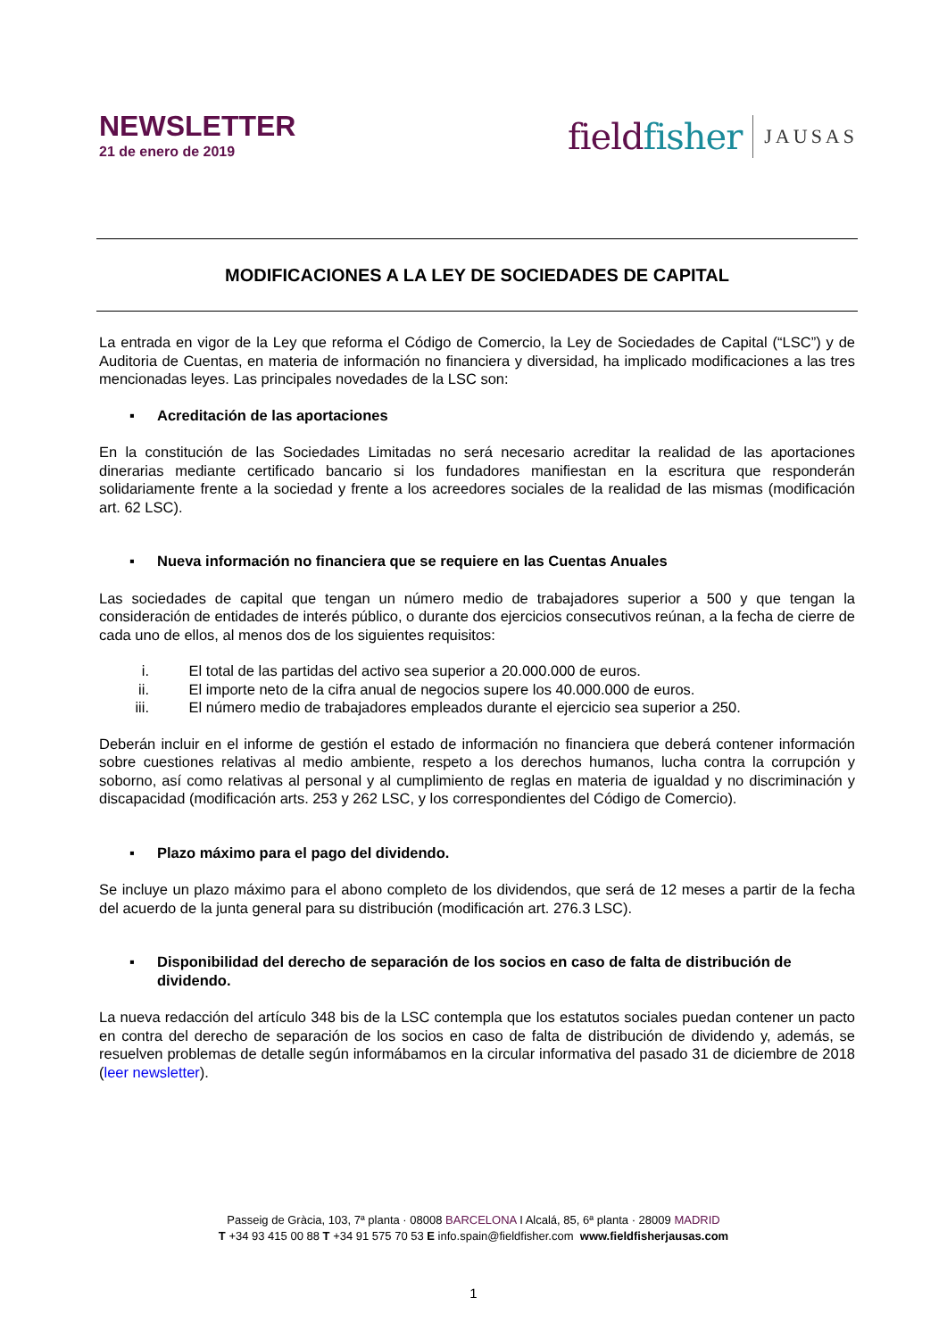NEWSLETTER
21 de enero de 2019
fieldfisher
JAUSAS
MODIFICACIONES A LA LEY DE SOCIEDADES DE CAPITAL
La entrada en vigor de la Ley que reforma el Código de Comercio, la Ley de Sociedades de Capital (“LSC”) y de Auditoria de Cuentas, en materia de información no financiera y diversidad, ha implicado modificaciones a las tres mencionadas leyes. Las principales novedades de la LSC son:
▪ Acreditación de las aportaciones
En la constitución de las Sociedades Limitadas no será necesario acreditar la realidad de las aportaciones dinerarias mediante certificado bancario si los fundadores manifiestan en la escritura que responderán solidariamente frente a la sociedad y frente a los acreedores sociales de la realidad de las mismas (modificación art. 62 LSC).
▪ Nueva información no financiera que se requiere en las Cuentas Anuales
Las sociedades de capital que tengan un número medio de trabajadores superior a 500 y que tengan la consideración de entidades de interés público, o durante dos ejercicios consecutivos reúnan, a la fecha de cierre de cada uno de ellos, al menos dos de los siguientes requisitos:
i. El total de las partidas del activo sea superior a 20.000.000 de euros.
ii. El importe neto de la cifra anual de negocios supere los 40.000.000 de euros.
iii. El número medio de trabajadores empleados durante el ejercicio sea superior a 250.
Deberán incluir en el informe de gestión el estado de información no financiera que deberá contener información sobre cuestiones relativas al medio ambiente, respeto a los derechos humanos, lucha contra la corrupción y soborno, así como relativas al personal y al cumplimiento de reglas en materia de igualdad y no discriminación y discapacidad (modificación arts. 253 y 262 LSC, y los correspondientes del Código de Comercio).
▪ Plazo máximo para el pago del dividendo.
Se incluye un plazo máximo para el abono completo de los dividendos, que será de 12 meses a partir de la fecha del acuerdo de la junta general para su distribución (modificación art. 276.3 LSC).
▪ Disponibilidad del derecho de separación de los socios en caso de falta de distribución de dividendo.
La nueva redacción del artículo 348 bis de la LSC contempla que los estatutos sociales puedan contener un pacto en contra del derecho de separación de los socios en caso de falta de distribución de dividendo y, además, se resuelven problemas de detalle según informábamos en la circular informativa del pasado 31 de diciembre de 2018 (leer newsletter).
Passeig de Gràcia, 103, 7ª planta · 08008 BARCELONA I Alcalá, 85, 6ª planta · 28009 MADRID
T +34 93 415 00 88 T +34 91 575 70 53 E info.spain@fieldfisher.com www.fieldfisherjausas.com
1